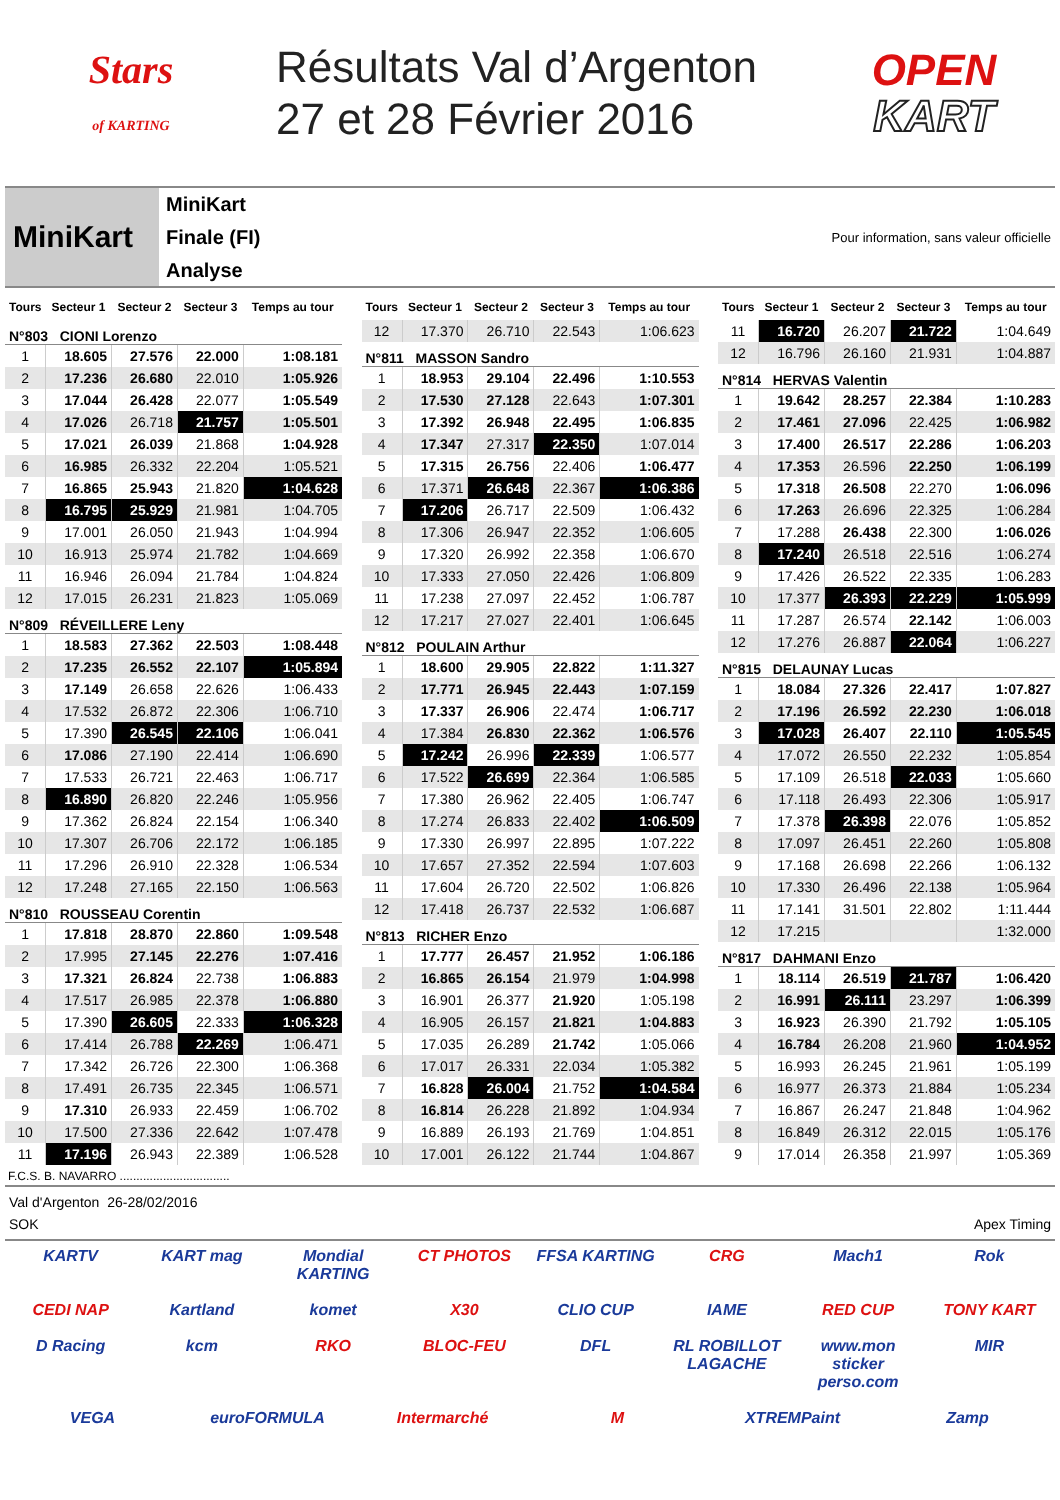Stars
of KARTING
Résultats Val d’Argenton
27 et 28 Février 2016
OPEN
KART
MiniKart
MiniKart
Finale (FI)
Analyse
Pour information, sans valeur officielle
| Tours | Secteur 1 | Secteur 2 | Secteur 3 | Temps au tour |
| --- | --- | --- | --- | --- |
| N°803 CIONI Lorenzo | | | | |
| 1 | 18.605 | 27.576 | 22.000 | 1:08.181 |
| 2 | 17.236 | 26.680 | 22.010 | 1:05.926 |
| 3 | 17.044 | 26.428 | 22.077 | 1:05.549 |
| 4 | 17.026 | 26.718 | 21.757 | 1:05.501 |
| 5 | 17.021 | 26.039 | 21.868 | 1:04.928 |
| 6 | 16.985 | 26.332 | 22.204 | 1:05.521 |
| 7 | 16.865 | 25.943 | 21.820 | 1:04.628 |
| 8 | 16.795 | 25.929 | 21.981 | 1:04.705 |
| 9 | 17.001 | 26.050 | 21.943 | 1:04.994 |
| 10 | 16.913 | 25.974 | 21.782 | 1:04.669 |
| 11 | 16.946 | 26.094 | 21.784 | 1:04.824 |
| 12 | 17.015 | 26.231 | 21.823 | 1:05.069 |
| N°809 RÉVEILLERE Leny | | | | |
| 1 | 18.583 | 27.362 | 22.503 | 1:08.448 |
| 2 | 17.235 | 26.552 | 22.107 | 1:05.894 |
| 3 | 17.149 | 26.658 | 22.626 | 1:06.433 |
| 4 | 17.532 | 26.872 | 22.306 | 1:06.710 |
| 5 | 17.390 | 26.545 | 22.106 | 1:06.041 |
| 6 | 17.086 | 27.190 | 22.414 | 1:06.690 |
| 7 | 17.533 | 26.721 | 22.463 | 1:06.717 |
| 8 | 16.890 | 26.820 | 22.246 | 1:05.956 |
| 9 | 17.362 | 26.824 | 22.154 | 1:06.340 |
| 10 | 17.307 | 26.706 | 22.172 | 1:06.185 |
| 11 | 17.296 | 26.910 | 22.328 | 1:06.534 |
| 12 | 17.248 | 27.165 | 22.150 | 1:06.563 |
| N°810 ROUSSEAU Corentin | | | | |
| 1 | 17.818 | 28.870 | 22.860 | 1:09.548 |
| 2 | 17.995 | 27.145 | 22.276 | 1:07.416 |
| 3 | 17.321 | 26.824 | 22.738 | 1:06.883 |
| 4 | 17.517 | 26.985 | 22.378 | 1:06.880 |
| 5 | 17.390 | 26.605 | 22.333 | 1:06.328 |
| 6 | 17.414 | 26.788 | 22.269 | 1:06.471 |
| 7 | 17.342 | 26.726 | 22.300 | 1:06.368 |
| 8 | 17.491 | 26.735 | 22.345 | 1:06.571 |
| 9 | 17.310 | 26.933 | 22.459 | 1:06.702 |
| 10 | 17.500 | 27.336 | 22.642 | 1:07.478 |
| 11 | 17.196 | 26.943 | 22.389 | 1:06.528 |
| Tours | Secteur 1 | Secteur 2 | Secteur 3 | Temps au tour |
| --- | --- | --- | --- | --- |
| 12 | 17.370 | 26.710 | 22.543 | 1:06.623 |
| N°811 MASSON Sandro | | | | |
| 1 | 18.953 | 29.104 | 22.496 | 1:10.553 |
| 2 | 17.530 | 27.128 | 22.643 | 1:07.301 |
| 3 | 17.392 | 26.948 | 22.495 | 1:06.835 |
| 4 | 17.347 | 27.317 | 22.350 | 1:07.014 |
| 5 | 17.315 | 26.756 | 22.406 | 1:06.477 |
| 6 | 17.371 | 26.648 | 22.367 | 1:06.386 |
| 7 | 17.206 | 26.717 | 22.509 | 1:06.432 |
| 8 | 17.306 | 26.947 | 22.352 | 1:06.605 |
| 9 | 17.320 | 26.992 | 22.358 | 1:06.670 |
| 10 | 17.333 | 27.050 | 22.426 | 1:06.809 |
| 11 | 17.238 | 27.097 | 22.452 | 1:06.787 |
| 12 | 17.217 | 27.027 | 22.401 | 1:06.645 |
| N°812 POULAIN Arthur | | | | |
| 1 | 18.600 | 29.905 | 22.822 | 1:11.327 |
| 2 | 17.771 | 26.945 | 22.443 | 1:07.159 |
| 3 | 17.337 | 26.906 | 22.474 | 1:06.717 |
| 4 | 17.384 | 26.830 | 22.362 | 1:06.576 |
| 5 | 17.242 | 26.996 | 22.339 | 1:06.577 |
| 6 | 17.522 | 26.699 | 22.364 | 1:06.585 |
| 7 | 17.380 | 26.962 | 22.405 | 1:06.747 |
| 8 | 17.274 | 26.833 | 22.402 | 1:06.509 |
| 9 | 17.330 | 26.997 | 22.895 | 1:07.222 |
| 10 | 17.657 | 27.352 | 22.594 | 1:07.603 |
| 11 | 17.604 | 26.720 | 22.502 | 1:06.826 |
| 12 | 17.418 | 26.737 | 22.532 | 1:06.687 |
| N°813 RICHER Enzo | | | | |
| 1 | 17.777 | 26.457 | 21.952 | 1:06.186 |
| 2 | 16.865 | 26.154 | 21.979 | 1:04.998 |
| 3 | 16.901 | 26.377 | 21.920 | 1:05.198 |
| 4 | 16.905 | 26.157 | 21.821 | 1:04.883 |
| 5 | 17.035 | 26.289 | 21.742 | 1:05.066 |
| 6 | 17.017 | 26.331 | 22.034 | 1:05.382 |
| 7 | 16.828 | 26.004 | 21.752 | 1:04.584 |
| 8 | 16.814 | 26.228 | 21.892 | 1:04.934 |
| 9 | 16.889 | 26.193 | 21.769 | 1:04.851 |
| 10 | 17.001 | 26.122 | 21.744 | 1:04.867 |
| Tours | Secteur 1 | Secteur 2 | Secteur 3 | Temps au tour |
| --- | --- | --- | --- | --- |
| 11 | 16.720 | 26.207 | 21.722 | 1:04.649 |
| 12 | 16.796 | 26.160 | 21.931 | 1:04.887 |
| N°814 HERVAS Valentin | | | | |
| 1 | 19.642 | 28.257 | 22.384 | 1:10.283 |
| 2 | 17.461 | 27.096 | 22.425 | 1:06.982 |
| 3 | 17.400 | 26.517 | 22.286 | 1:06.203 |
| 4 | 17.353 | 26.596 | 22.250 | 1:06.199 |
| 5 | 17.318 | 26.508 | 22.270 | 1:06.096 |
| 6 | 17.263 | 26.696 | 22.325 | 1:06.284 |
| 7 | 17.288 | 26.438 | 22.300 | 1:06.026 |
| 8 | 17.240 | 26.518 | 22.516 | 1:06.274 |
| 9 | 17.426 | 26.522 | 22.335 | 1:06.283 |
| 10 | 17.377 | 26.393 | 22.229 | 1:05.999 |
| 11 | 17.287 | 26.574 | 22.142 | 1:06.003 |
| 12 | 17.276 | 26.887 | 22.064 | 1:06.227 |
| N°815 DELAUNAY Lucas | | | | |
| 1 | 18.084 | 27.326 | 22.417 | 1:07.827 |
| 2 | 17.196 | 26.592 | 22.230 | 1:06.018 |
| 3 | 17.028 | 26.407 | 22.110 | 1:05.545 |
| 4 | 17.072 | 26.550 | 22.232 | 1:05.854 |
| 5 | 17.109 | 26.518 | 22.033 | 1:05.660 |
| 6 | 17.118 | 26.493 | 22.306 | 1:05.917 |
| 7 | 17.378 | 26.398 | 22.076 | 1:05.852 |
| 8 | 17.097 | 26.451 | 22.260 | 1:05.808 |
| 9 | 17.168 | 26.698 | 22.266 | 1:06.132 |
| 10 | 17.330 | 26.496 | 22.138 | 1:05.964 |
| 11 | 17.141 | 31.501 | 22.802 | 1:11.444 |
| 12 | 17.215 | | | 1:32.000 |
| N°817 DAHMANI Enzo | | | | |
| 1 | 18.114 | 26.519 | 21.787 | 1:06.420 |
| 2 | 16.991 | 26.111 | 23.297 | 1:06.399 |
| 3 | 16.923 | 26.390 | 21.792 | 1:05.105 |
| 4 | 16.784 | 26.208 | 21.960 | 1:04.952 |
| 5 | 16.993 | 26.245 | 21.961 | 1:05.199 |
| 6 | 16.977 | 26.373 | 21.884 | 1:05.234 |
| 7 | 16.867 | 26.247 | 21.848 | 1:04.962 |
| 8 | 16.849 | 26.312 | 22.015 | 1:05.176 |
| 9 | 17.014 | 26.358 | 21.997 | 1:05.369 |
F.C.S. B. NAVARRO .................................
Val d'Argenton 26-28/02/2016
SOK Apex Timing
KARTV KART mag Mondial KARTING CT PHOTOS FFSA KARTING CRG Mach1 Rok CEDI NAP Kartland komet X30 CLIO CUP IAME RED CUP TONY KART D Racing kcm RKO BLOC-FEU DFL RL ROBILLOT LAGACHE www.mon sticker perso.com MIR VEGA euroFORMULA Intermarché M XTREMPaint Zamp